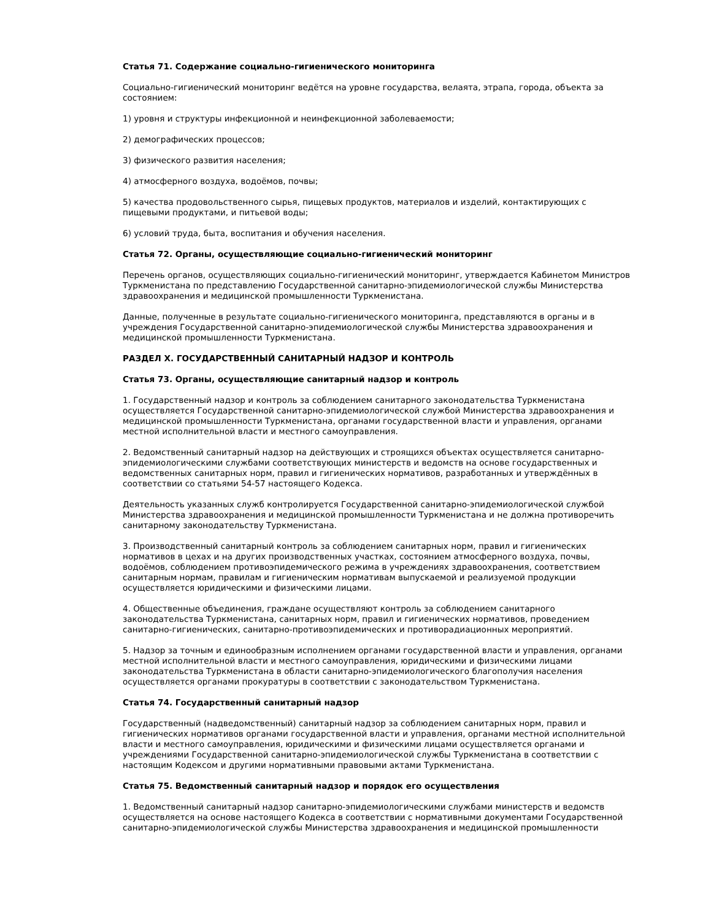Статья 71. Содержание социально-гигиенического мониторинга
Социально-гигиенический мониторинг ведётся на уровне государства, велаята, этрапа, города, объекта за состоянием:
1) уровня и структуры инфекционной и неинфекционной заболеваемости;
2) демографических процессов;
3) физического развития населения;
4) атмосферного воздуха, водоёмов, почвы;
5) качества продовольственного сырья, пищевых продуктов, материалов и изделий, контактирующих с пищевыми продуктами, и питьевой воды;
6) условий труда, быта, воспитания и обучения населения.
Статья 72. Органы, осуществляющие социально-гигиенический мониторинг
Перечень органов, осуществляющих социально-гигиенический мониторинг, утверждается Кабинетом Министров Туркменистана по представлению Государственной санитарно-эпидемиологической службы Министерства здравоохранения и медицинской промышленности Туркменистана.
Данные, полученные в результате социально-гигиенического мониторинга, представляются в органы и в учреждения Государственной санитарно-эпидемиологической службы Министерства здравоохранения и медицинской промышленности Туркменистана.
РАЗДЕЛ X. ГОСУДАРСТВЕННЫЙ САНИТАРНЫЙ НАДЗОР И КОНТРОЛЬ
Статья 73. Органы, осуществляющие санитарный надзор и контроль
1. Государственный надзор и контроль за соблюдением санитарного законодательства Туркменистана осуществляется Государственной санитарно-эпидемиологической службой Министерства здравоохранения и медицинской промышленности Туркменистана, органами государственной власти и управления, органами местной исполнительной власти и местного самоуправления.
2. Ведомственный санитарный надзор на действующих и строящихся объектах осуществляется санитарно-эпидемиологическими службами соответствующих министерств и ведомств на основе государственных и ведомственных санитарных норм, правил и гигиенических нормативов, разработанных и утверждённых в соответствии со статьями 54-57 настоящего Кодекса.
Деятельность указанных служб контролируется Государственной санитарно-эпидемиологической службой Министерства здравоохранения и медицинской промышленности Туркменистана и не должна противоречить санитарному законодательству Туркменистана.
3. Производственный санитарный контроль за соблюдением санитарных норм, правил и гигиенических нормативов в цехах и на других производственных участках, состоянием атмосферного воздуха, почвы, водоёмов, соблюдением противоэпидемического режима в учреждениях здравоохранения, соответствием санитарным нормам, правилам и гигиеническим нормативам выпускаемой и реализуемой продукции осуществляется юридическими и физическими лицами.
4. Общественные объединения, граждане осуществляют контроль за соблюдением санитарного законодательства Туркменистана, санитарных норм, правил и гигиенических нормативов, проведением санитарно-гигиенических, санитарно-противоэпидемических и противорадиационных мероприятий.
5. Надзор за точным и единообразным исполнением органами государственной власти и управления, органами местной исполнительной власти и местного самоуправления, юридическими и физическими лицами законодательства Туркменистана в области санитарно-эпидемиологического благополучия населения осуществляется органами прокуратуры в соответствии с законодательством Туркменистана.
Статья 74. Государственный санитарный надзор
Государственный (надведомственный) санитарный надзор за соблюдением санитарных норм, правил и гигиенических нормативов органами государственной власти и управления, органами местной исполнительной власти и местного самоуправления, юридическими и физическими лицами осуществляется органами и учреждениями Государственной санитарно-эпидемиологической службы Туркменистана в соответствии с настоящим Кодексом и другими нормативными правовыми актами Туркменистана.
Статья 75. Ведомственный санитарный надзор и порядок его осуществления
1. Ведомственный санитарный надзор санитарно-эпидемиологическими службами министерств и ведомств осуществляется на основе настоящего Кодекса в соответствии с нормативными документами Государственной санитарно-эпидемиологической службы Министерства здравоохранения и медицинской промышленности